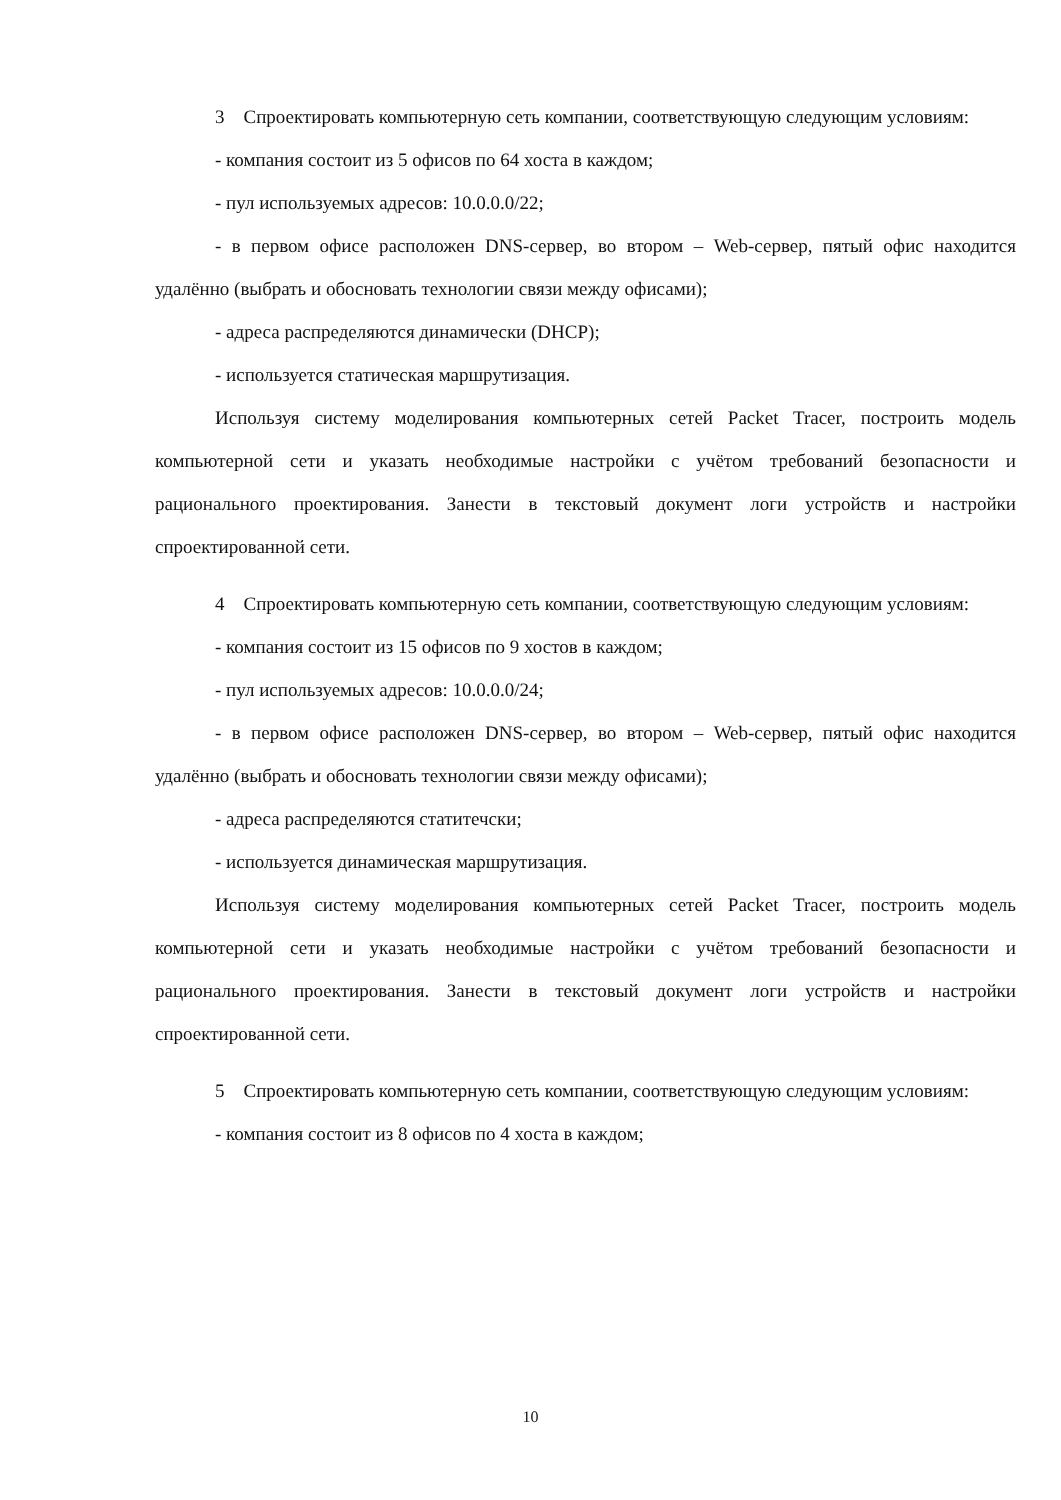3 Спроектировать компьютерную сеть компании, соответствующую следующим условиям:
- компания состоит из 5 офисов по 64 хоста в каждом;
- пул используемых адресов: 10.0.0.0/22;
- в первом офисе расположен DNS-сервер, во втором – Web-сервер, пятый офис находится удалённо (выбрать и обосновать технологии связи между офисами);
- адреса распределяются динамически (DHCP);
- используется статическая маршрутизация.
Используя систему моделирования компьютерных сетей Packet Tracer, построить модель компьютерной сети и указать необходимые настройки с учётом требований безопасности и рационального проектирования. Занести в текстовый документ логи устройств и настройки спроектированной сети.
4 Спроектировать компьютерную сеть компании, соответствующую следующим условиям:
- компания состоит из 15 офисов по 9 хостов в каждом;
- пул используемых адресов: 10.0.0.0/24;
- в первом офисе расположен DNS-сервер, во втором – Web-сервер, пятый офис находится удалённо (выбрать и обосновать технологии связи между офисами);
- адреса распределяются статитечски;
- используется динамическая маршрутизация.
Используя систему моделирования компьютерных сетей Packet Tracer, построить модель компьютерной сети и указать необходимые настройки с учётом требований безопасности и рационального проектирования. Занести в текстовый документ логи устройств и настройки спроектированной сети.
5 Спроектировать компьютерную сеть компании, соответствующую следующим условиям:
- компания состоит из 8 офисов по 4 хоста в каждом;
10